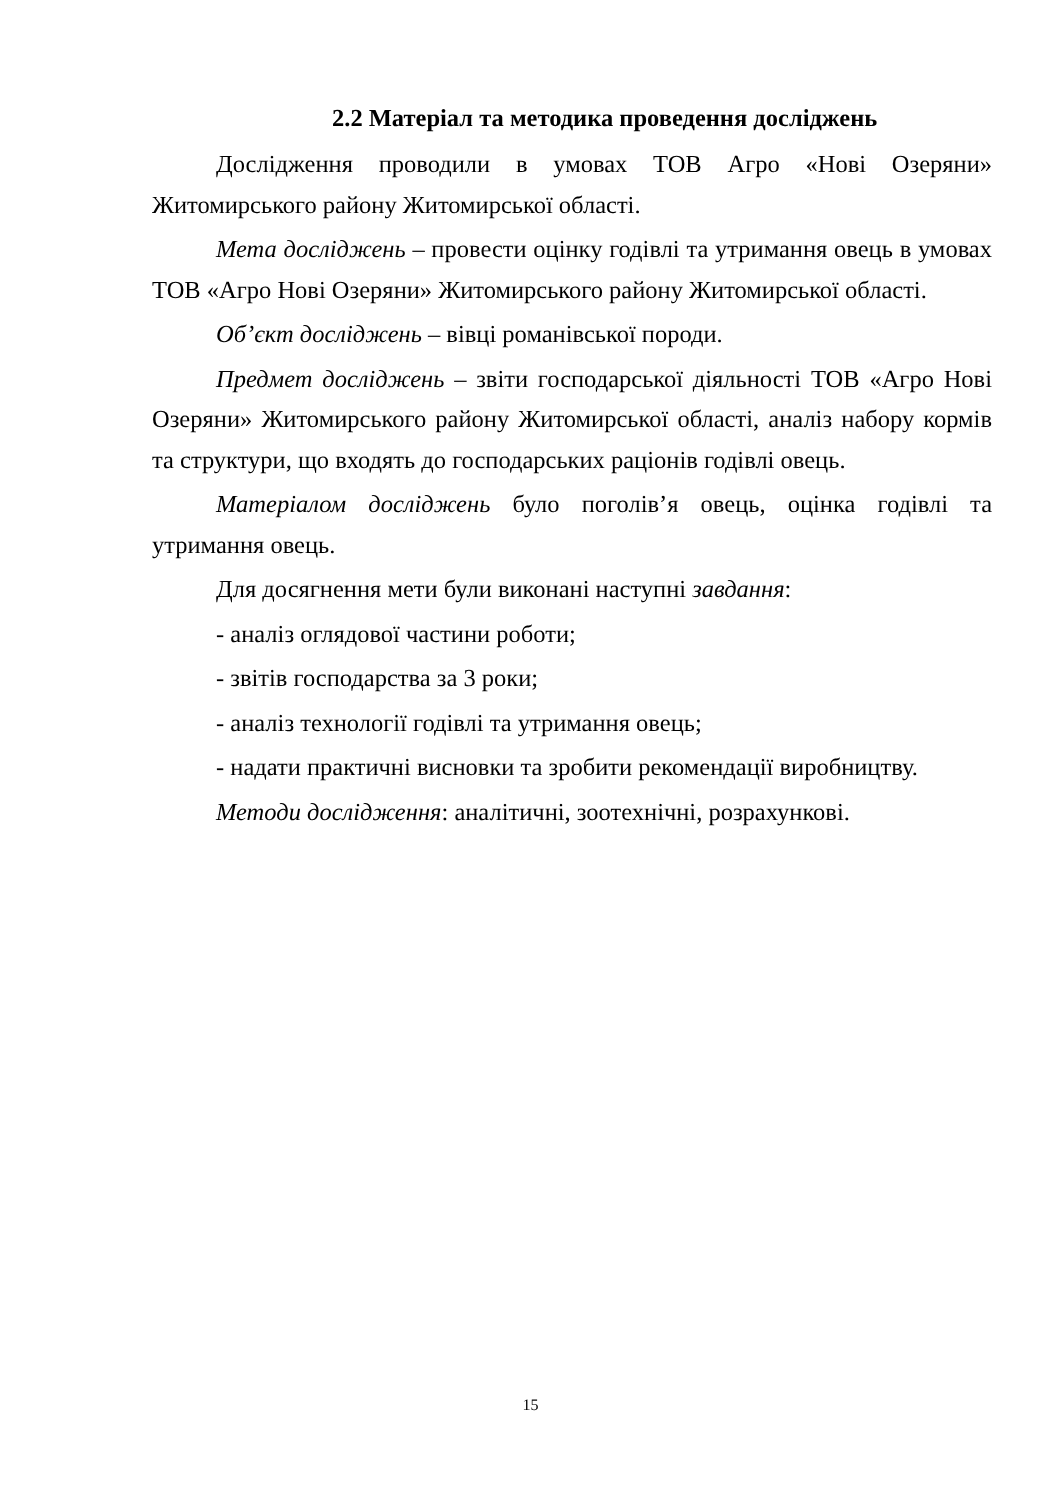2.2 Матеріал та методика проведення досліджень
Дослідження проводили в умовах ТОВ Агро «Нові Озеряни» Житомирського району Житомирської області.
Мета досліджень – провести оцінку годівлі та утримання овець в умовах ТОВ «Агро Нові Озеряни» Житомирського району Житомирської області.
Об’єкт досліджень – вівці романівської породи.
Предмет досліджень – звіти господарської діяльності ТОВ «Агро Нові Озеряни» Житомирського району Житомирської області, аналіз набору кормів та структури, що входять до господарських раціонів годівлі овець.
Матеріалом досліджень було поголів’я овець, оцінка годівлі та утримання овець.
Для досягнення мети були виконані наступні завдання:
- аналіз оглядової частини роботи;
- звітів господарства за 3 роки;
- аналіз технології годівлі та утримання овець;
- надати практичні висновки та зробити рекомендації виробництву.
Методи дослідження: аналітичні, зоотехнічні, розрахункові.
15